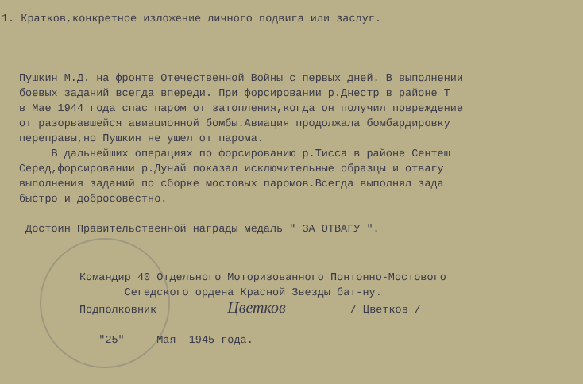1. Кратков,конкретное изложение личного подвига или заслуг.
Пушкин М.Д. на фронте Отечественной Войны с первых дней. В выполнении боевых заданий всегда впереди. При форсировании р.Днестр в районе Т в Мае 1944 года спас паром от затопления,когда он получил повреждение от разорвавшейся авиационной бомбы.Авиация продолжала бомбардировку переправы,но Пушкин не ушел от парома. В дальнейших операциях по форсированию р.Тисса в районе Сентеш Серед,форсировании р.Дунай показал исключительные образцы и отвагу выполнения заданий по сборке мостовых паромов.Всегда выполнял зада быстро и добросовестно. Достоин Правительственной награды медаль " ЗА ОТВАГУ ".
Командир 40 Отдельного Моторизованного Понтонно-Мостового Сегедского ордена Красной Звезды бат-ну. Подполковник Цветков / Цветков / "25" Мая 1945 года.